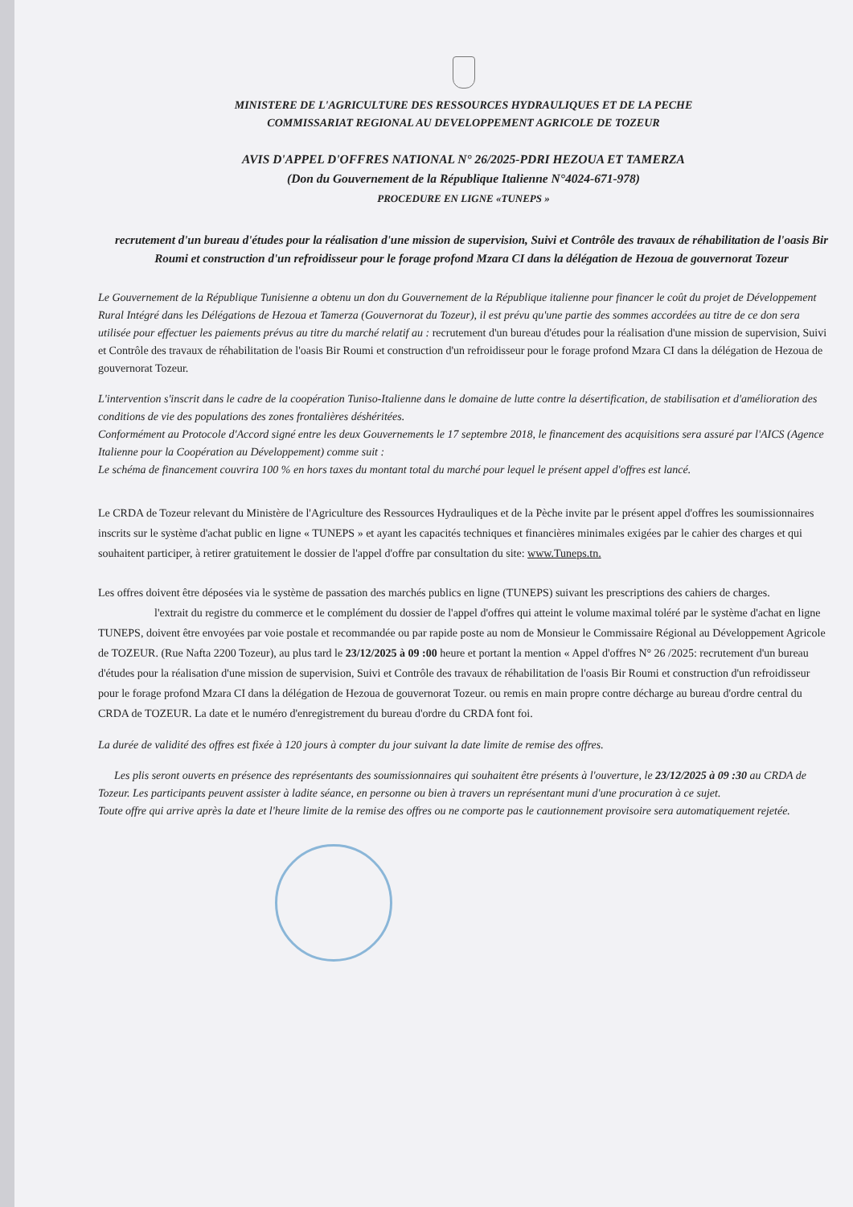MINISTERE DE L'AGRICULTURE DES RESSOURCES HYDRAULIQUES ET DE LA PECHE
COMMISSARIAT REGIONAL AU DEVELOPPEMENT AGRICOLE DE TOZEUR
AVIS D'APPEL D'OFFRES NATIONAL N° 26/2025-PDRI HEZOUA ET TAMERZA
(Don du Gouvernement de la République Italienne N°4024-671-978)
PROCEDURE EN LIGNE «TUNEPS »
recrutement d'un bureau d'études pour la réalisation d'une mission de supervision, Suivi et Contrôle des travaux de réhabilitation de l'oasis Bir Roumi et construction d'un refroidisseur pour le forage profond Mzara CI dans la délégation de Hezoua de gouvernorat Tozeur
Le Gouvernement de la République Tunisienne a obtenu un don du Gouvernement de la République italienne pour financer le coût du projet de Développement Rural Intégré dans les Délégations de Hezoua et Tamerza (Gouvernorat du Tozeur), il est prévu qu'une partie des sommes accordées au titre de ce don sera utilisée pour effectuer les paiements prévus au titre du marché relatif au : recrutement d'un bureau d'études pour la réalisation d'une mission de supervision, Suivi et Contrôle des travaux de réhabilitation de l'oasis Bir Roumi et construction d'un refroidisseur pour le forage profond Mzara CI dans la délégation de Hezoua de gouvernorat Tozeur.
L'intervention s'inscrit dans le cadre de la coopération Tuniso-Italienne dans le domaine de lutte contre la désertification, de stabilisation et d'amélioration des conditions de vie des populations des zones frontalières déshéritées.
Conformément au Protocole d'Accord signé entre les deux Gouvernements le 17 septembre 2018, le financement des acquisitions sera assuré par l'AICS (Agence Italienne pour la Coopération au Développement) comme suit :
Le schéma de financement couvrira 100 % en hors taxes du montant total du marché pour lequel le présent appel d'offres est lancé.
Le CRDA de Tozeur relevant du Ministère de l'Agriculture des Ressources Hydrauliques et de la Pèche invite par le présent appel d'offres les soumissionnaires inscrits sur le système d'achat public en ligne « TUNEPS » et ayant les capacités techniques et financières minimales exigées par le cahier des charges et qui souhaitent participer, à retirer gratuitement le dossier de l'appel d'offre par consultation du site: www.Tuneps.tn.
Les offres doivent être déposées via le système de passation des marchés publics en ligne (TUNEPS) suivant les prescriptions des cahiers de charges.
l'extrait du registre du commerce et le complément du dossier de l'appel d'offres qui atteint le volume maximal toléré par le système d'achat en ligne TUNEPS, doivent être envoyées par voie postale et recommandée ou par rapide poste au nom de Monsieur le Commissaire Régional au Développement Agricole de TOZEUR. (Rue Nafta 2200 Tozeur), au plus tard le 23/12/2025 à 09 :00 heure et portant la mention « Appel d'offres N° 26 /2025: recrutement d'un bureau d'études pour la réalisation d'une mission de supervision, Suivi et Contrôle des travaux de réhabilitation de l'oasis Bir Roumi et construction d'un refroidisseur pour le forage profond Mzara CI dans la délégation de Hezoua de gouvernorat Tozeur. ou remis en main propre contre décharge au bureau d'ordre central du CRDA de TOZEUR. La date et le numéro d'enregistrement du bureau d'ordre du CRDA font foi.
La durée de validité des offres est fixée à 120 jours à compter du jour suivant la date limite de remise des offres.
Les plis seront ouverts en présence des représentants des soumissionnaires qui souhaitent être présents à l'ouverture, le 23/12/2025 à 09 :30 au CRDA de Tozeur. Les participants peuvent assister à ladite séance, en personne ou bien à travers un représentant muni d'une procuration à ce sujet.
Toute offre qui arrive après la date et l'heure limite de la remise des offres ou ne comporte pas le cautionnement provisoire sera automatiquement rejetée.